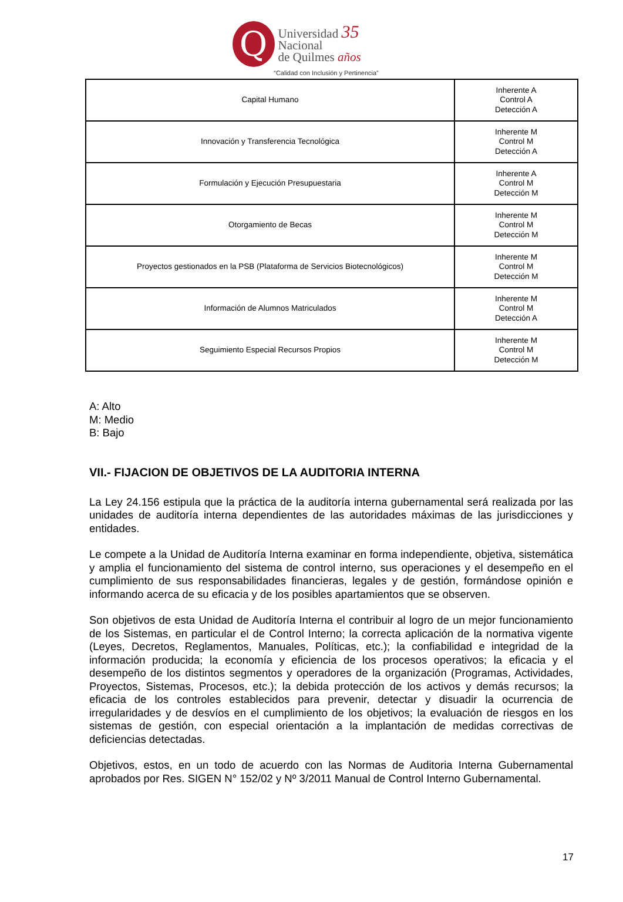Q
Universidad 35
Nacional
de Quilmes años
“Calidad con Inclusión y Pertinencia”
| Capital Humano | Inherente A Control A Detección A |
| Innovación y Transferencia Tecnológica | Inherente M Control M Detección A |
| Formulación y Ejecución Presupuestaria | Inherente A Control M Detección M |
| Otorgamiento de Becas | Inherente M Control M Detección M |
| Proyectos gestionados en la PSB (Plataforma de Servicios Biotecnológicos) | Inherente M Control M Detección M |
| Información de Alumnos Matriculados | Inherente M Control M Detección A |
| Seguimiento Especial Recursos Propios | Inherente M Control M Detección M |
A: Alto
M: Medio
B: Bajo
VII.- FIJACION DE OBJETIVOS DE LA AUDITORIA INTERNA
La Ley 24.156 estipula que la práctica de la auditoría interna gubernamental será realizada por las unidades de auditoría interna dependientes de las autoridades máximas de las jurisdicciones y entidades.
Le compete a la Unidad de Auditoría Interna examinar en forma independiente, objetiva, sistemática y amplia el funcionamiento del sistema de control interno, sus operaciones y el desempeño en el cumplimiento de sus responsabilidades financieras, legales y de gestión, formándose opinión e informando acerca de su eficacia y de los posibles apartamientos que se observen.
Son objetivos de esta Unidad de Auditoría Interna el contribuir al logro de un mejor funcionamiento de los Sistemas, en particular el de Control Interno; la correcta aplicación de la normativa vigente (Leyes, Decretos, Reglamentos, Manuales, Políticas, etc.); la confiabilidad e integridad de la información producida; la economía y eficiencia de los procesos operativos; la eficacia y el desempeño de los distintos segmentos y operadores de la organización (Programas, Actividades, Proyectos, Sistemas, Procesos, etc.); la debida protección de los activos y demás recursos; la eficacia de los controles establecidos para prevenir, detectar y disuadir la ocurrencia de irregularidades y de desvíos en el cumplimiento de los objetivos; la evaluación de riesgos en los sistemas de gestión, con especial orientación a la implantación de medidas correctivas de deficiencias detectadas.
Objetivos, estos, en un todo de acuerdo con las Normas de Auditoria Interna Gubernamental aprobados por Res. SIGEN N° 152/02 y Nº 3/2011 Manual de Control Interno Gubernamental.
17